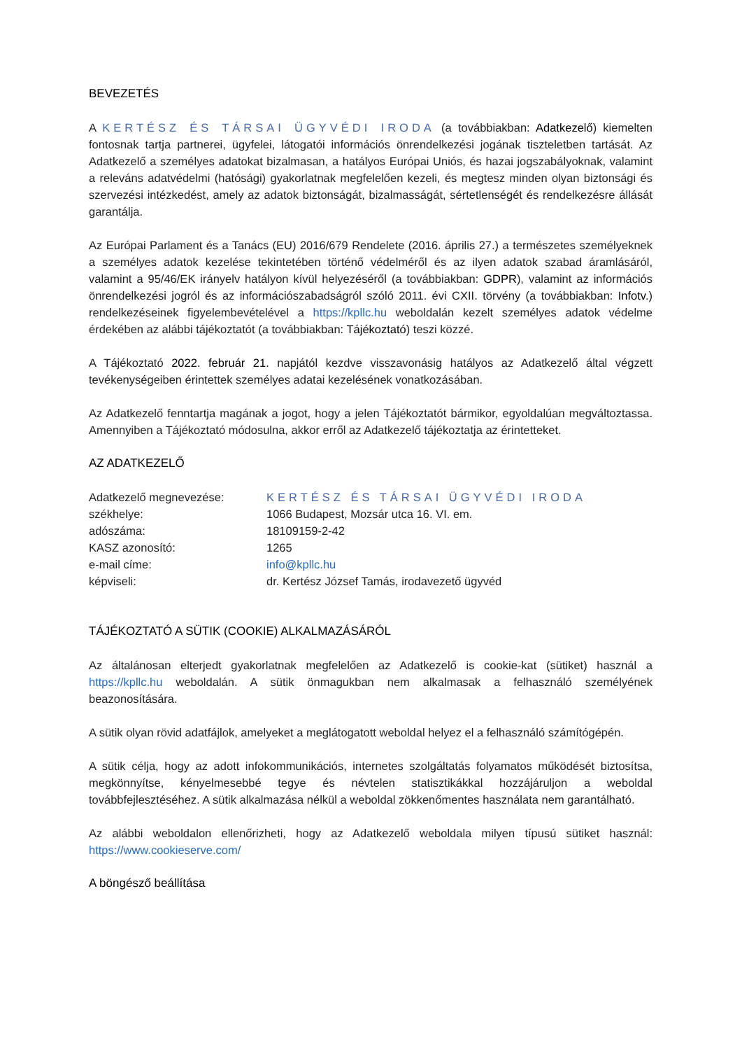BEVEZETÉS
A KERTÉSZ ÉS TÁRSAI ÜGYVÉDI IRODA (a továbbiakban: Adatkezelő) kiemelten fontosnak tartja partnerei, ügyfelei, látogatói információs önrendelkezési jogának tiszteletben tartását. Az Adatkezelő a személyes adatokat bizalmasan, a hatályos Európai Uniós, és hazai jogszabályoknak, valamint a releváns adatvédelmi (hatósági) gyakorlatnak megfelelően kezeli, és megtesz minden olyan biztonsági és szervezési intézkedést, amely az adatok biztonságát, bizalmasságát, sértetlenségét és rendelkezésre állását garantálja.
Az Európai Parlament és a Tanács (EU) 2016/679 Rendelete (2016. április 27.) a természetes személyeknek a személyes adatok kezelése tekintetében történő védelméről és az ilyen adatok szabad áramlásáról, valamint a 95/46/EK irányelv hatályon kívül helyezéséről (a továbbiakban: GDPR), valamint az információs önrendelkezési jogról és az információszabadságról szóló 2011. évi CXII. törvény (a továbbiakban: Infotv.) rendelkezéseinek figyelembevételével a https://kpllc.hu weboldalán kezelt személyes adatok védelme érdekében az alábbi tájékoztatót (a továbbiakban: Tájékoztató) teszi közzé.
A Tájékoztató 2022. február 21. napjától kezdve visszavonásig hatályos az Adatkezelő által végzett tevékenységeiben érintettek személyes adatai kezelésének vonatkozásában.
Az Adatkezelő fenntartja magának a jogot, hogy a jelen Tájékoztatót bármikor, egyoldalúan megváltoztassa. Amennyiben a Tájékoztató módosulna, akkor erről az Adatkezelő tájékoztatja az érintetteket.
AZ ADATKEZELŐ
| Adatkezelő megnevezése: | KERTÉSZ ÉS TÁRSAI ÜGYVÉDI IRODA |
| székhelye: | 1066 Budapest, Mozsár utca 16. VI. em. |
| adószáma: | 18109159-2-42 |
| KASZ azonosító: | 1265 |
| e-mail címe: | info@kpllc.hu |
| képviseli: | dr. Kertész József Tamás, irodavezető ügyvéd |
TÁJÉKOZTATÓ A SÜTIK (COOKIE) ALKALMAZÁSÁRÓL
Az általánosan elterjedt gyakorlatnak megfelelően az Adatkezelő is cookie-kat (sütiket) használ a https://kpllc.hu weboldalán. A sütik önmagukban nem alkalmasak a felhasználó személyének beazonosítására.
A sütik olyan rövid adatfájlok, amelyeket a meglátogatott weboldal helyez el a felhasználó számítógépén.
A sütik célja, hogy az adott infokommunikációs, internetes szolgáltatás folyamatos működését biztosítsa, megkönnyítse, kényelmesebbé tegye és névtelen statisztikákkal hozzájáruljon a weboldal továbbfejlesztéséhez. A sütik alkalmazása nélkül a weboldal zökkenőmentes használata nem garantálható.
Az alábbi weboldalon ellenőrizheti, hogy az Adatkezelő weboldala milyen típusú sütiket használ: https://www.cookieserve.com/
A böngésző beállítása